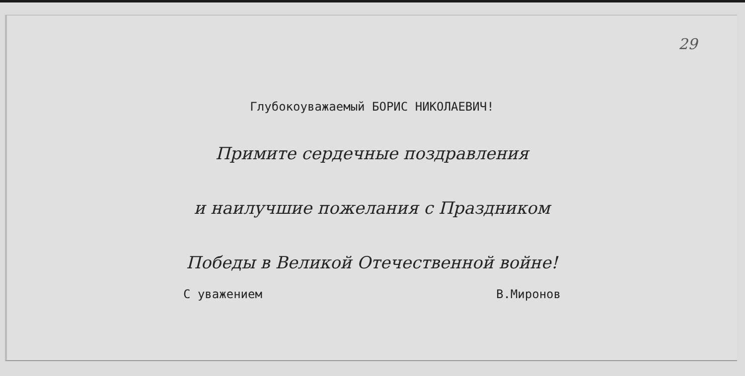29
Глубокоуважаемый БОРИС НИКОЛАЕВИЧ!
Примите сердечные поздравления
и наилучшие пожелания с Праздником
Победы в Великой Отечественной войне!
С уважением В.Миронов